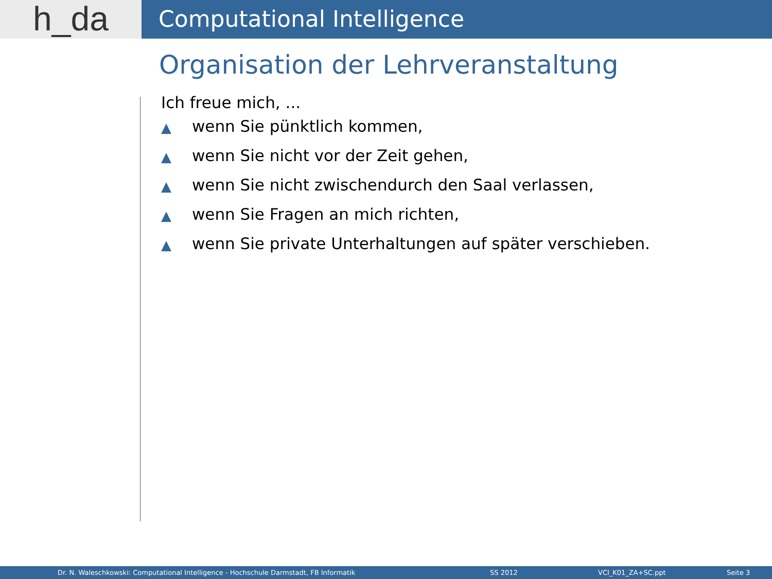h_da
Computational Intelligence
Organisation der Lehrveranstaltung
Ich freue mich, ...
▲ wenn Sie pünktlich kommen,
▲ wenn Sie nicht vor der Zeit gehen,
▲ wenn Sie nicht zwischendurch den Saal verlassen,
▲ wenn Sie Fragen an mich richten,
▲ wenn Sie private Unterhaltungen auf später verschieben.
Dr. N. Waleschkowski: Computational Intelligence - Hochschule Darmstadt, FB Informatik SS 2012 VCI_K01_ZA+SC.ppt Seite 3